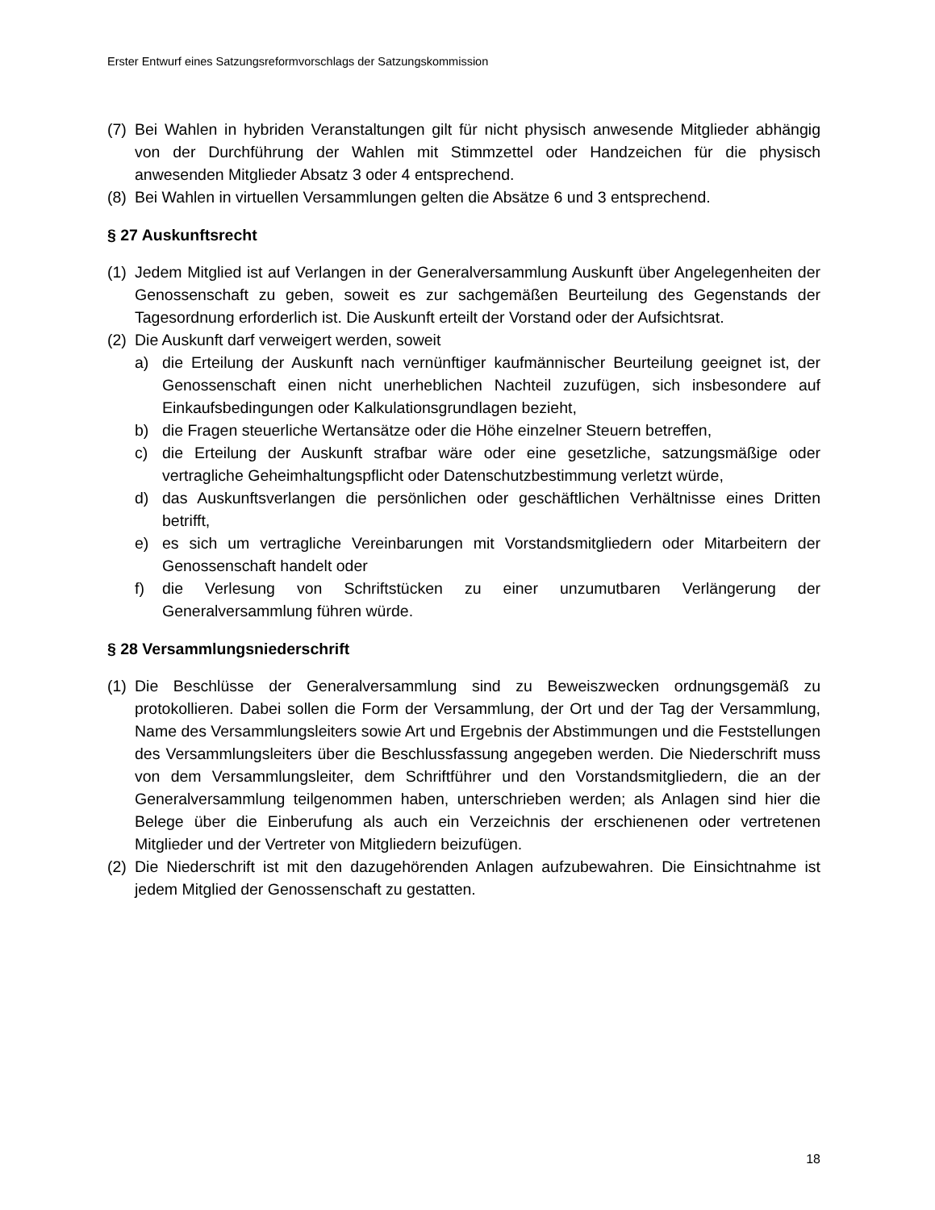Erster Entwurf eines Satzungsreformvorschlags der Satzungskommission
(7) Bei Wahlen in hybriden Veranstaltungen gilt für nicht physisch anwesende Mitglieder abhängig von der Durchführung der Wahlen mit Stimmzettel oder Handzeichen für die physisch anwesenden Mitglieder Absatz 3 oder 4 entsprechend.
(8) Bei Wahlen in virtuellen Versammlungen gelten die Absätze 6 und 3 entsprechend.
§ 27 Auskunftsrecht
(1) Jedem Mitglied ist auf Verlangen in der Generalversammlung Auskunft über Angelegenheiten der Genossenschaft zu geben, soweit es zur sachgemäßen Beurteilung des Gegenstands der Tagesordnung erforderlich ist. Die Auskunft erteilt der Vorstand oder der Aufsichtsrat.
(2) Die Auskunft darf verweigert werden, soweit
a) die Erteilung der Auskunft nach vernünftiger kaufmännischer Beurteilung geeignet ist, der Genossenschaft einen nicht unerheblichen Nachteil zuzufügen, sich insbesondere auf Einkaufsbedingungen oder Kalkulationsgrundlagen bezieht,
b) die Fragen steuerliche Wertansätze oder die Höhe einzelner Steuern betreffen,
c) die Erteilung der Auskunft strafbar wäre oder eine gesetzliche, satzungsmäßige oder vertragliche Geheimhaltungspflicht oder Datenschutzbestimmung verletzt würde,
d) das Auskunftsverlangen die persönlichen oder geschäftlichen Verhältnisse eines Dritten betrifft,
e) es sich um vertragliche Vereinbarungen mit Vorstandsmitgliedern oder Mitarbeitern der Genossenschaft handelt oder
f) die Verlesung von Schriftstücken zu einer unzumutbaren Verlängerung der Generalversammlung führen würde.
§ 28 Versammlungsniederschrift
(1) Die Beschlüsse der Generalversammlung sind zu Beweiszwecken ordnungsgemäß zu protokollieren. Dabei sollen die Form der Versammlung, der Ort und der Tag der Versammlung, Name des Versammlungsleiters sowie Art und Ergebnis der Abstimmungen und die Feststellungen des Versammlungsleiters über die Beschlussfassung angegeben werden. Die Niederschrift muss von dem Versammlungsleiter, dem Schriftführer und den Vorstandsmitgliedern, die an der Generalversammlung teilgenommen haben, unterschrieben werden; als Anlagen sind hier die Belege über die Einberufung als auch ein Verzeichnis der erschienenen oder vertretenen Mitglieder und der Vertreter von Mitgliedern beizufügen.
(2) Die Niederschrift ist mit den dazugehörenden Anlagen aufzubewahren. Die Einsichtnahme ist jedem Mitglied der Genossenschaft zu gestatten.
18